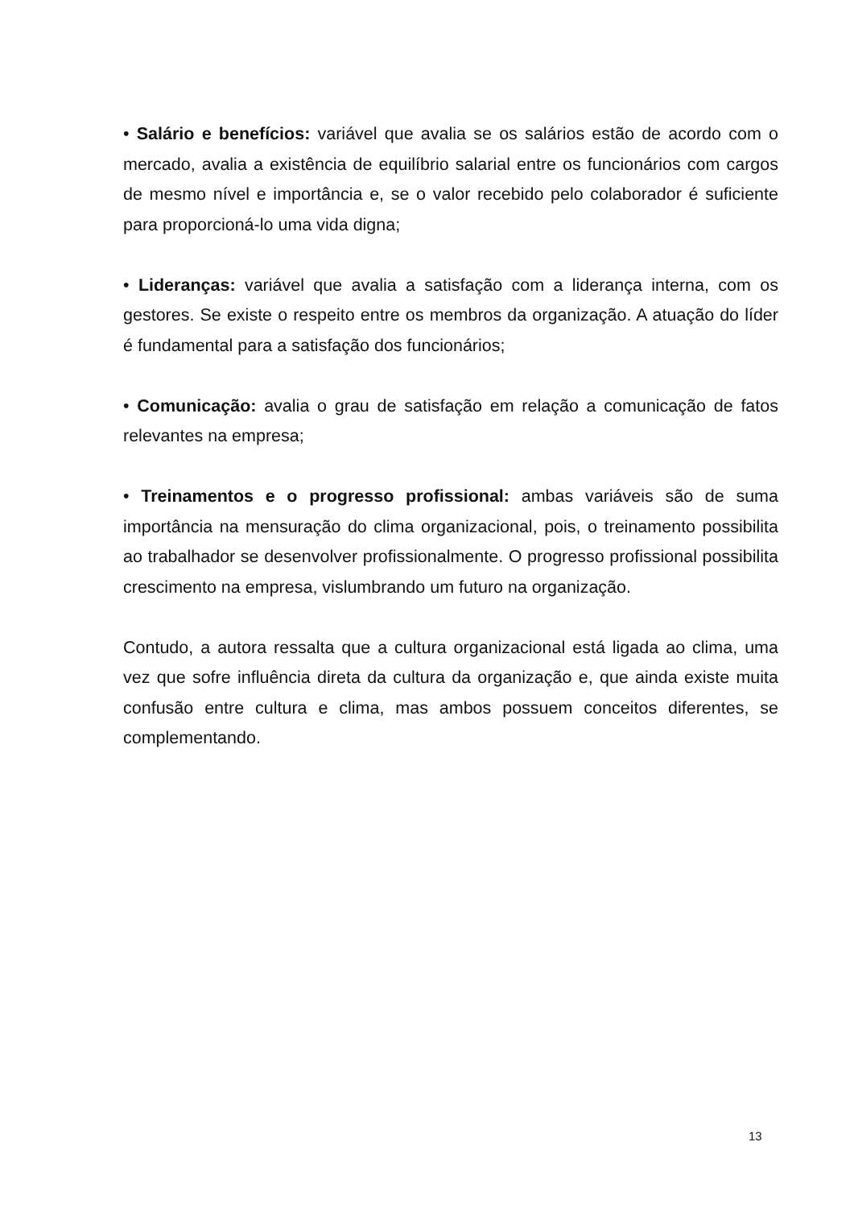• Salário e benefícios: variável que avalia se os salários estão de acordo com o mercado, avalia a existência de equilíbrio salarial entre os funcionários com cargos de mesmo nível e importância e, se o valor recebido pelo colaborador é suficiente para proporcioná-lo uma vida digna;
• Lideranças: variável que avalia a satisfação com a liderança interna, com os gestores. Se existe o respeito entre os membros da organização. A atuação do líder é fundamental para a satisfação dos funcionários;
• Comunicação: avalia o grau de satisfação em relação a comunicação de fatos relevantes na empresa;
• Treinamentos e o progresso profissional: ambas variáveis são de suma importância na mensuração do clima organizacional, pois, o treinamento possibilita ao trabalhador se desenvolver profissionalmente. O progresso profissional possibilita crescimento na empresa, vislumbrando um futuro na organização.
Contudo, a autora ressalta que a cultura organizacional está ligada ao clima, uma vez que sofre influência direta da cultura da organização e, que ainda existe muita confusão entre cultura e clima, mas ambos possuem conceitos diferentes, se complementando.
13